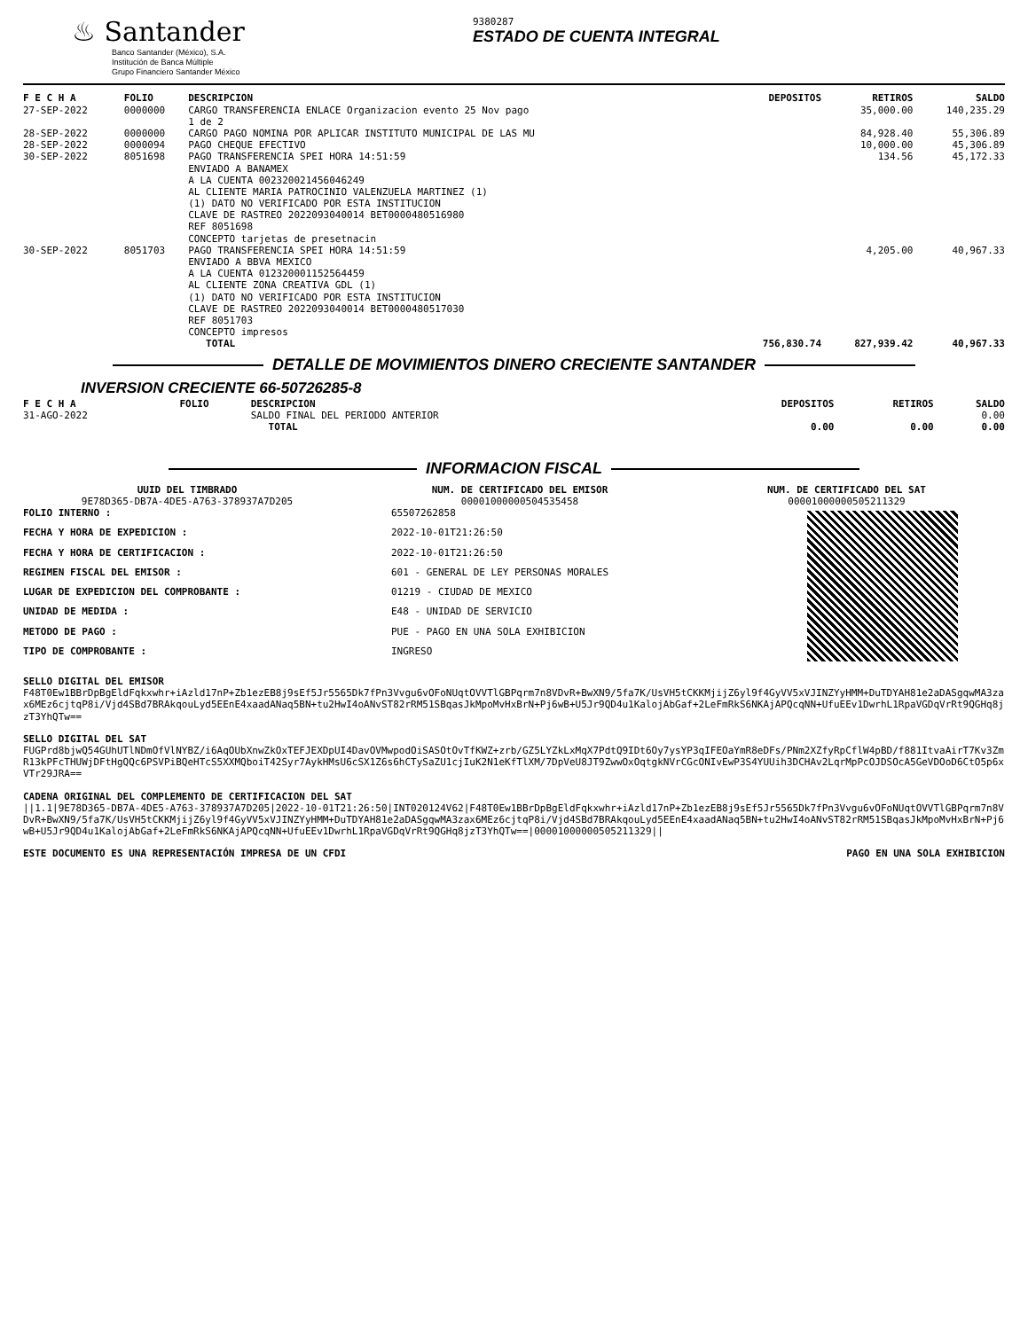♨ Santander
Banco Santander (México), S.A.
Institución de Banca Múltiple
Grupo Financiero Santander México
9380287
ESTADO DE CUENTA INTEGRAL
| F E C H A | FOLIO | DESCRIPCION | DEPOSITOS | RETIROS | SALDO |
| --- | --- | --- | --- | --- | --- |
| 27-SEP-2022 | 0000000 | CARGO TRANSFERENCIA ENLACE Organizacion evento 25 Nov pago 1 de 2 | | 35,000.00 | 140,235.29 |
| 28-SEP-2022 | 0000000 | CARGO PAGO NOMINA POR APLICAR INSTITUTO MUNICIPAL DE LAS MU | | 84,928.40 | 55,306.89 |
| 28-SEP-2022 | 0000094 | PAGO CHEQUE EFECTIVO | | 10,000.00 | 45,306.89 |
| 30-SEP-2022 | 8051698 | PAGO TRANSFERENCIA SPEI HORA 14:51:59 ENVIADO A BANAMEX A LA CUENTA 002320021456046249 AL CLIENTE MARIA PATROCINIO VALENZUELA MARTINEZ (1) (1) DATO NO VERIFICADO POR ESTA INSTITUCION CLAVE DE RASTREO 2022093040014 BET0000480516980 REF 8051698 CONCEPTO tarjetas de presetnacin | | 134.56 | 45,172.33 |
| 30-SEP-2022 | 8051703 | PAGO TRANSFERENCIA SPEI HORA 14:51:59 ENVIADO A BBVA MEXICO A LA CUENTA 012320001152564459 AL CLIENTE ZONA CREATIVA GDL (1) (1) DATO NO VERIFICADO POR ESTA INSTITUCION CLAVE DE RASTREO 2022093040014 BET0000480517030 REF 8051703 CONCEPTO impresos | | 4,205.00 | 40,967.33 |
| | | TOTAL | 756,830.74 | 827,939.42 | 40,967.33 |
DETALLE DE MOVIMIENTOS DINERO CRECIENTE SANTANDER
INVERSION CRECIENTE 66-50726285-8
| F E C H A | FOLIO | DESCRIPCION | DEPOSITOS | RETIROS | SALDO |
| --- | --- | --- | --- | --- | --- |
| 31-AGO-2022 | | SALDO FINAL DEL PERIODO ANTERIOR | | | 0.00 |
| | | TOTAL | 0.00 | 0.00 | 0.00 |
INFORMACION FISCAL
UUID DEL TIMBRADO
9E78D365-DB7A-4DE5-A763-378937A7D205
NUM. DE CERTIFICADO DEL EMISOR
00001000000504535458
NUM. DE CERTIFICADO DEL SAT
00001000000505211329
| FOLIO INTERNO : | 65507262858 |
| FECHA Y HORA DE EXPEDICION : | 2022-10-01T21:26:50 |
| FECHA Y HORA DE CERTIFICACION : | 2022-10-01T21:26:50 |
| REGIMEN FISCAL DEL EMISOR : | 601 - GENERAL DE LEY PERSONAS MORALES |
| LUGAR DE EXPEDICION DEL COMPROBANTE : | 01219 - CIUDAD DE MEXICO |
| UNIDAD DE MEDIDA : | E48 - UNIDAD DE SERVICIO |
| METODO DE PAGO : | PUE - PAGO EN UNA SOLA EXHIBICION |
| TIPO DE COMPROBANTE : | INGRESO |
SELLO DIGITAL DEL EMISOR
F48T0Ew1BBrDpBgEldFqkxwhr+iAzld17nP+Zb1ezEB8j9sEf5Jr5565Dk7fPn3Vvgu6vOFoNUqtOVVTlGBPqrm7n8VDvR+BwXN9/5fa7K/UsVH5tCKKMjijZ6yl9f4GyVV5xVJINZYyHMM+DuTDYAH81e2aDASgqwMA3zax6MEz6cjtqP8i/Vjd4SBd7BRAkqouLyd5EEnE4xaadANaq5BN+tu2HwI4oANvST82rRM51SBqasJkMpoMvHxBrN+Pj6wB+U5Jr9QD4u1KalojAbGaf+2LeFmRkS6NKAjAPQcqNN+UfuEEv1DwrhL1RpaVGDqVrRt9QGHq8jzT3YhQTw==
SELLO DIGITAL DEL SAT
FUGPrd8bjwQ54GUhUTlNDmOfVlNYBZ/i6AqOUbXnwZkOxTEFJEXDpUI4DavOVMwpodOiSASOtOvTfKWZ+zrb/GZ5LYZkLxMqX7PdtQ9IDt6Oy7ysYP3qIFEOaYmR8eDFs/PNm2XZfyRpCflW4pBD/f881ItvaAirT7Kv3ZmR13kPFcTHUWjDFtHgQQc6PSVPiBQeHTcS5XXMQboiT42Syr7AykHMsU6cSX1Z6s6hCTySaZU1cjIuK2N1eKfTlXM/7DpVeU8JT9ZwwOxOqtgkNVrCGcONIvEwP3S4YUUih3DCHAv2LqrMpPcOJDSOcA5GeVDOoD6CtO5p6xVTr29JRA==
CADENA ORIGINAL DEL COMPLEMENTO DE CERTIFICACION DEL SAT
||1.1|9E78D365-DB7A-4DE5-A763-378937A7D205|2022-10-01T21:26:50|INT020124V62|F48T0Ew1BBrDpBgEldFqkxwhr+iAzld17nP+Zb1ezEB8j9sEf5Jr5565Dk7fPn3Vvgu6vOFoNUqtOVVTlGBPqrm7n8VDvR+BwXN9/5fa7K/UsVH5tCKKMjijZ6yl9f4GyVV5xVJINZYyHMM+DuTDYAH81e2aDASgqwMA3zax6MEz6cjtqP8i/Vjd4SBd7BRAkqouLyd5EEnE4xaadANaq5BN+tu2HwI4oANvST82rRM51SBqasJkMpoMvHxBrN+Pj6wB+U5Jr9QD4u1KalojAbGaf+2LeFmRkS6NKAjAPQcqNN+UfuEEv1DwrhL1RpaVGDqVrRt9QGHq8jzT3YhQTw==|00001000000505211329||
ESTE DOCUMENTO ES UNA REPRESENTACIÓN IMPRESA DE UN CFDI PAGO EN UNA SOLA EXHIBICION